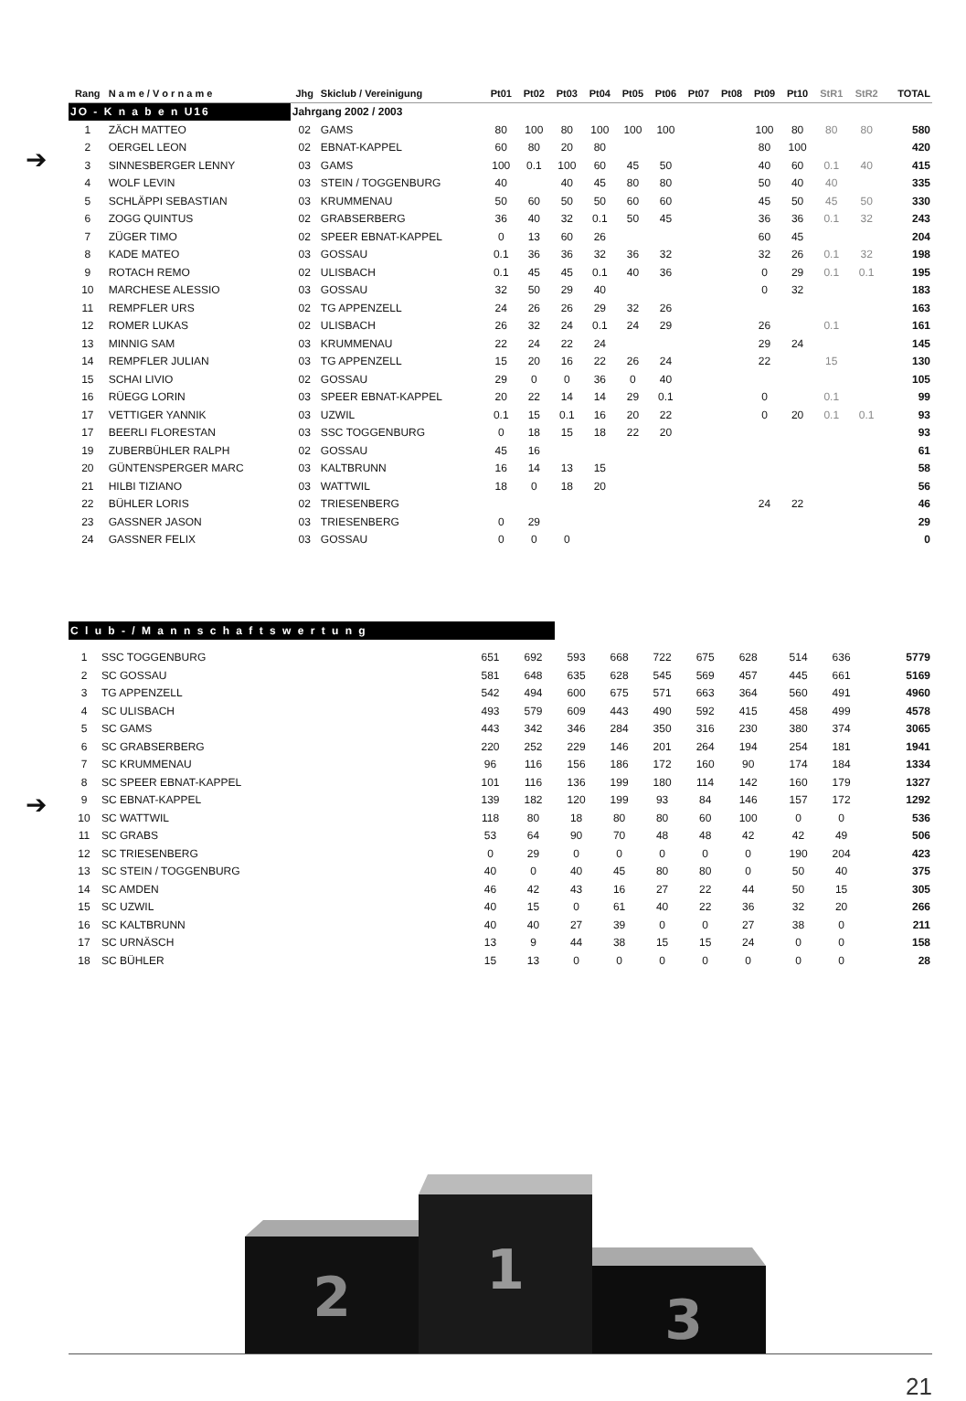➔
➔
| Rang | N a m e / V o r n a m e | Jhg | Skiclub / Vereinigung | Pt01 | Pt02 | Pt03 | Pt04 | Pt05 | Pt06 | Pt07 | Pt08 | Pt09 | Pt10 | StR1 | StR2 | TOTAL |
| --- | --- | --- | --- | --- | --- | --- | --- | --- | --- | --- | --- | --- | --- | --- | --- | --- |
| JO - K n a b e n U16 | | Jahrgang 2002 / 2003 | | | | | | | | | | | | | | |
| 1 | ZÄCH MATTEO | 02 | GAMS | 80 | 100 | 80 | 100 | 100 | 100 | | | 100 | 80 | 80 | 80 | 580 |
| 2 | OERGEL LEON | 02 | EBNAT-KAPPEL | 60 | 80 | 20 | 80 | | | | | 80 | 100 | | | 420 |
| 3 | SINNESBERGER LENNY | 03 | GAMS | 100 | 0.1 | 100 | 60 | 45 | 50 | | | 40 | 60 | 0.1 | 40 | 415 |
| 4 | WOLF LEVIN | 03 | STEIN / TOGGENBURG | 40 | | 40 | 45 | 80 | 80 | | | 50 | 40 | 40 | | 335 |
| 5 | SCHLÄPPI SEBASTIAN | 03 | KRUMMENAU | 50 | 60 | 50 | 50 | 60 | 60 | | | 45 | 50 | 45 | 50 | 330 |
| 6 | ZOGG QUINTUS | 02 | GRABSERBERG | 36 | 40 | 32 | 0.1 | 50 | 45 | | | 36 | 36 | 0.1 | 32 | 243 |
| 7 | ZÜGER TIMO | 02 | SPEER EBNAT-KAPPEL | 0 | 13 | 60 | 26 | | | | | 60 | 45 | | | 204 |
| 8 | KADE MATEO | 03 | GOSSAU | 0.1 | 36 | 36 | 32 | 36 | 32 | | | 32 | 26 | 0.1 | 32 | 198 |
| 9 | ROTACH REMO | 02 | ULISBACH | 0.1 | 45 | 45 | 0.1 | 40 | 36 | | | 0 | 29 | 0.1 | 0.1 | 195 |
| 10 | MARCHESE ALESSIO | 03 | GOSSAU | 32 | 50 | 29 | 40 | | | | | 0 | 32 | | | 183 |
| 11 | REMPFLER URS | 02 | TG APPENZELL | 24 | 26 | 26 | 29 | 32 | 26 | | | | | | | 163 |
| 12 | ROMER LUKAS | 02 | ULISBACH | 26 | 32 | 24 | 0.1 | 24 | 29 | | | 26 | | 0.1 | | 161 |
| 13 | MINNIG SAM | 03 | KRUMMENAU | 22 | 24 | 22 | 24 | | | | | 29 | 24 | | | 145 |
| 14 | REMPFLER JULIAN | 03 | TG APPENZELL | 15 | 20 | 16 | 22 | 26 | 24 | | | 22 | | 15 | | 130 |
| 15 | SCHAI LIVIO | 02 | GOSSAU | 29 | 0 | 0 | 36 | 0 | 40 | | | | | | | 105 |
| 16 | RÜEGG LORIN | 03 | SPEER EBNAT-KAPPEL | 20 | 22 | 14 | 14 | 29 | 0.1 | | | 0 | | 0.1 | | 99 |
| 17 | VETTIGER YANNIK | 03 | UZWIL | 0.1 | 15 | 0.1 | 16 | 20 | 22 | | | 0 | 20 | 0.1 | 0.1 | 93 |
| 17 | BEERLI FLORESTAN | 03 | SSC TOGGENBURG | 0 | 18 | 15 | 18 | 22 | 20 | | | | | | | 93 |
| 19 | ZUBERBÜHLER RALPH | 02 | GOSSAU | 45 | 16 | | | | | | | | | | | 61 |
| 20 | GÜNTENSPERGER MARC | 03 | KALTBRUNN | 16 | 14 | 13 | 15 | | | | | | | | | 58 |
| 21 | HILBI TIZIANO | 03 | WATTWIL | 18 | 0 | 18 | 20 | | | | | | | | | 56 |
| 22 | BÜHLER LORIS | 02 | TRIESENBERG | | | | | | | | | 24 | 22 | | | 46 |
| 23 | GASSNER JASON | 03 | TRIESENBERG | 0 | 29 | | | | | | | | | | | 29 |
| 24 | GASSNER FELIX | 03 | GOSSAU | 0 | 0 | 0 | | | | | | | | | | 0 |
| C l u b - / M a n n s c h a f t s w e r t u n g | | | | | | | | | | | | | | |
| 1 | SSC TOGGENBURG | 651 | 692 | 593 | 668 | 722 | 675 | 628 | | 514 | 636 | | | 5779 |
| 2 | SC GOSSAU | 581 | 648 | 635 | 628 | 545 | 569 | 457 | | 445 | 661 | | | 5169 |
| 3 | TG APPENZELL | 542 | 494 | 600 | 675 | 571 | 663 | 364 | | 560 | 491 | | | 4960 |
| 4 | SC ULISBACH | 493 | 579 | 609 | 443 | 490 | 592 | 415 | | 458 | 499 | | | 4578 |
| 5 | SC GAMS | 443 | 342 | 346 | 284 | 350 | 316 | 230 | | 380 | 374 | | | 3065 |
| 6 | SC GRABSERBERG | 220 | 252 | 229 | 146 | 201 | 264 | 194 | | 254 | 181 | | | 1941 |
| 7 | SC KRUMMENAU | 96 | 116 | 156 | 186 | 172 | 160 | 90 | | 174 | 184 | | | 1334 |
| 8 | SC SPEER EBNAT-KAPPEL | 101 | 116 | 136 | 199 | 180 | 114 | 142 | | 160 | 179 | | | 1327 |
| 9 | SC EBNAT-KAPPEL | 139 | 182 | 120 | 199 | 93 | 84 | 146 | | 157 | 172 | | | 1292 |
| 10 | SC WATTWIL | 118 | 80 | 18 | 80 | 80 | 60 | 100 | | 0 | 0 | | | 536 |
| 11 | SC GRABS | 53 | 64 | 90 | 70 | 48 | 48 | 42 | | 42 | 49 | | | 506 |
| 12 | SC TRIESENBERG | 0 | 29 | 0 | 0 | 0 | 0 | 0 | | 190 | 204 | | | 423 |
| 13 | SC STEIN / TOGGENBURG | 40 | 0 | 40 | 45 | 80 | 80 | 0 | | 50 | 40 | | | 375 |
| 14 | SC AMDEN | 46 | 42 | 43 | 16 | 27 | 22 | 44 | | 50 | 15 | | | 305 |
| 15 | SC UZWIL | 40 | 15 | 0 | 61 | 40 | 22 | 36 | | 32 | 20 | | | 266 |
| 16 | SC KALTBRUNN | 40 | 40 | 27 | 39 | 0 | 0 | 27 | | 38 | 0 | | | 211 |
| 17 | SC URNÄSCH | 13 | 9 | 44 | 38 | 15 | 15 | 24 | | 0 | 0 | | | 158 |
| 18 | SC BÜHLER | 15 | 13 | 0 | 0 | 0 | 0 | 0 | | 0 | 0 | | | 28 |
2
1
3
21